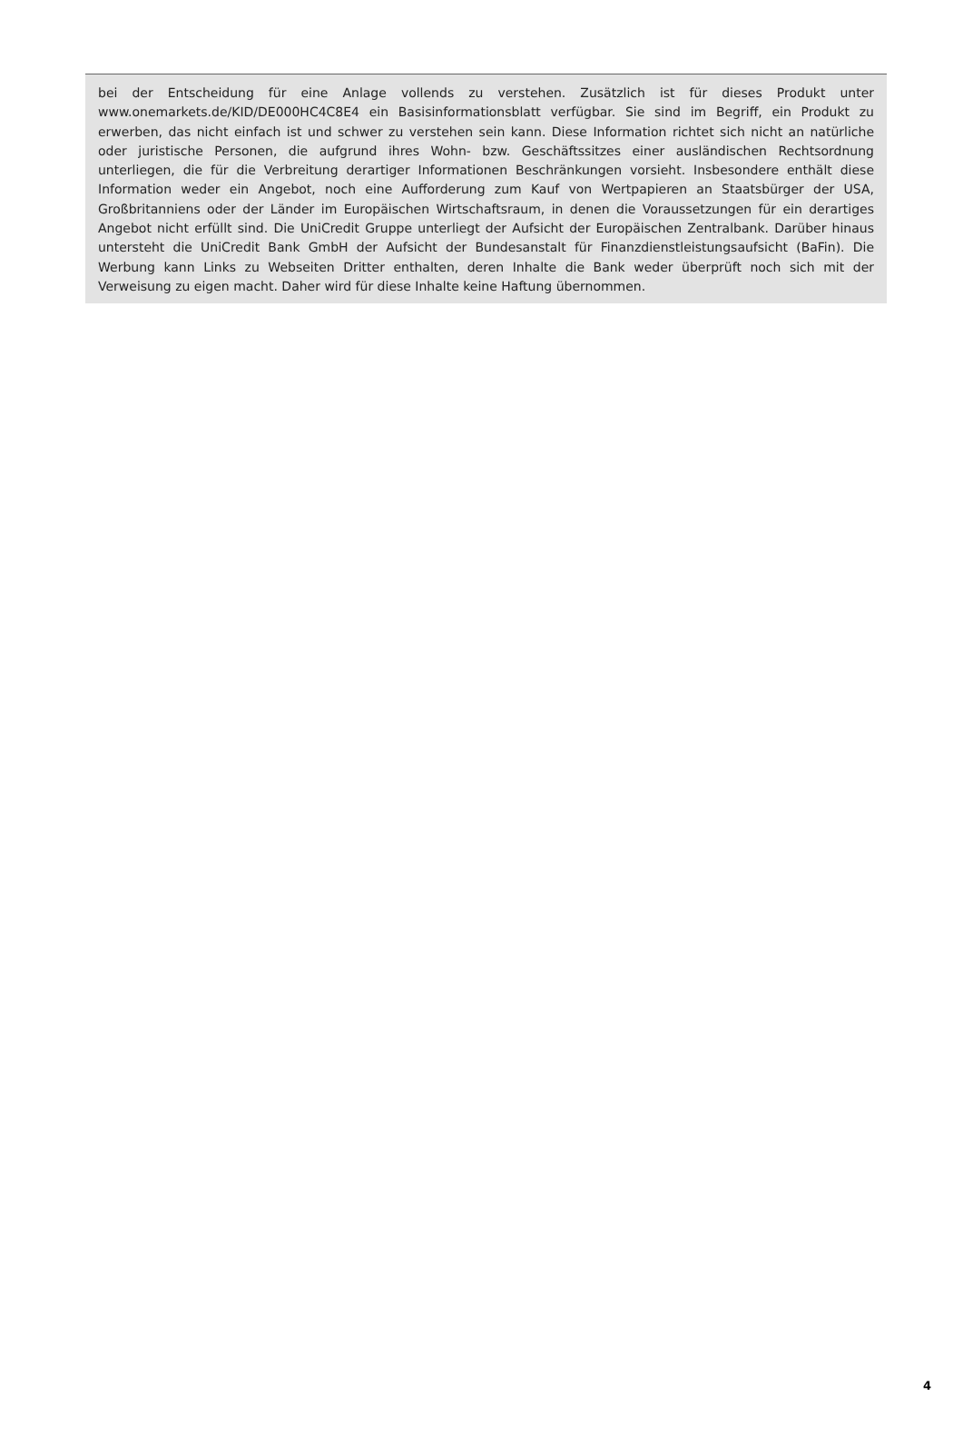bei der Entscheidung für eine Anlage vollends zu verstehen. Zusätzlich ist für dieses Produkt unter www.onemarkets.de/KID/DE000HC4C8E4 ein Basisinformationsblatt verfügbar. Sie sind im Begriff, ein Produkt zu erwerben, das nicht einfach ist und schwer zu verstehen sein kann. Diese Information richtet sich nicht an natürliche oder juristische Personen, die aufgrund ihres Wohn- bzw. Geschäftssitzes einer ausländischen Rechtsordnung unterliegen, die für die Verbreitung derartiger Informationen Beschränkungen vorsieht. Insbesondere enthält diese Information weder ein Angebot, noch eine Aufforderung zum Kauf von Wertpapieren an Staatsbürger der USA, Großbritanniens oder der Länder im Europäischen Wirtschaftsraum, in denen die Voraussetzungen für ein derartiges Angebot nicht erfüllt sind. Die UniCredit Gruppe unterliegt der Aufsicht der Europäischen Zentralbank. Darüber hinaus untersteht die UniCredit Bank GmbH der Aufsicht der Bundesanstalt für Finanzdienstleistungsaufsicht (BaFin). Die Werbung kann Links zu Webseiten Dritter enthalten, deren Inhalte die Bank weder überprüft noch sich mit der Verweisung zu eigen macht. Daher wird für diese Inhalte keine Haftung übernommen.
4